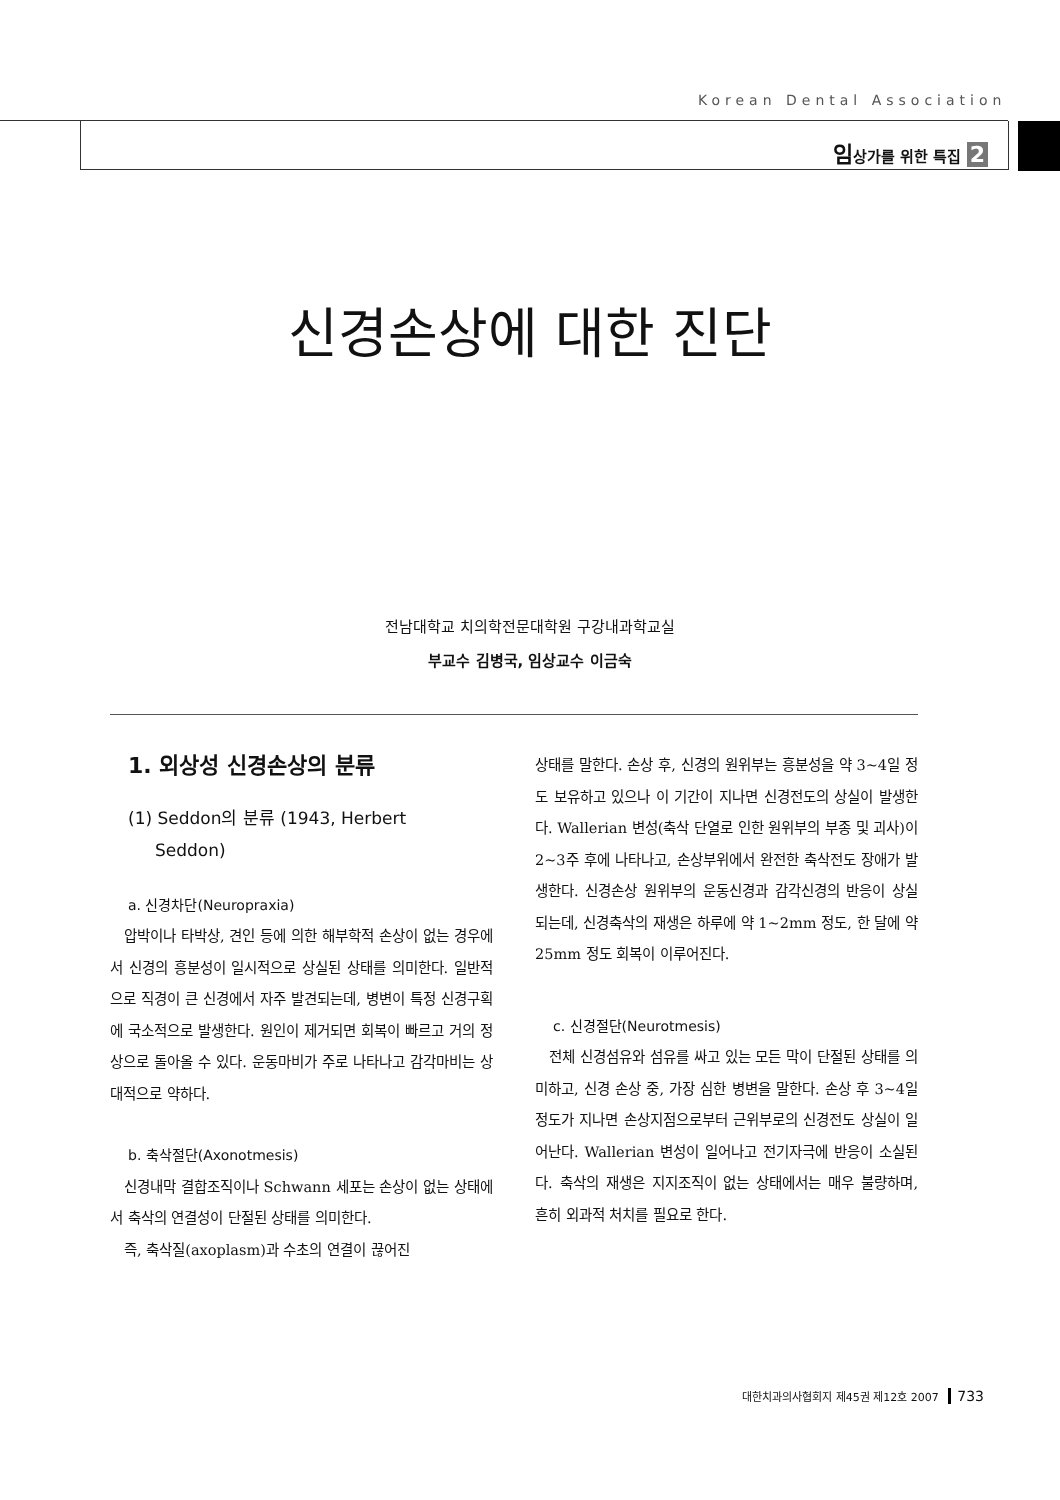Korean Dental Association
임상가를 위한 특집 2
신경손상에 대한 진단
전남대학교 치의학전문대학원 구강내과학교실
부교수 김병국, 임상교수 이금숙
1. 외상성 신경손상의 분류
(1) Seddon의 분류 (1943, Herbert
Seddon)
a. 신경차단(Neuropraxia)
압박이나 타박상, 견인 등에 의한 해부학적 손상이 없는 경우에서 신경의 흥분성이 일시적으로 상실된 상태를 의미한다. 일반적으로 직경이 큰 신경에서 자주 발견되는데, 병변이 특정 신경구획에 국소적으로 발생한다. 원인이 제거되면 회복이 빠르고 거의 정상으로 돌아올 수 있다. 운동마비가 주로 나타나고 감각마비는 상대적으로 약하다.
b. 축삭절단(Axonotmesis)
신경내막 결합조직이나 Schwann 세포는 손상이 없는 상태에서 축삭의 연결성이 단절된 상태를 의미한다.
즉, 축삭질(axoplasm)과 수초의 연결이 끊어진
상태를 말한다. 손상 후, 신경의 원위부는 흥분성을 약 3~4일 정도 보유하고 있으나 이 기간이 지나면 신경전도의 상실이 발생한다. Wallerian 변성(축삭 단열로 인한 원위부의 부종 및 괴사)이 2~3주 후에 나타나고, 손상부위에서 완전한 축삭전도 장애가 발생한다. 신경손상 원위부의 운동신경과 감각신경의 반응이 상실되는데, 신경축삭의 재생은 하루에 약 1~2mm 정도, 한 달에 약 25mm 정도 회복이 이루어진다.
c. 신경절단(Neurotmesis)
전체 신경섬유와 섬유를 싸고 있는 모든 막이 단절된 상태를 의미하고, 신경 손상 중, 가장 심한 병변을 말한다. 손상 후 3~4일 정도가 지나면 손상지점으로부터 근위부로의 신경전도 상실이 일어난다. Wallerian 변성이 일어나고 전기자극에 반응이 소실된다. 축삭의 재생은 지지조직이 없는 상태에서는 매우 불량하며, 흔히 외과적 처치를 필요로 한다.
대한치과의사협회지 제45권 제12호 2007 733